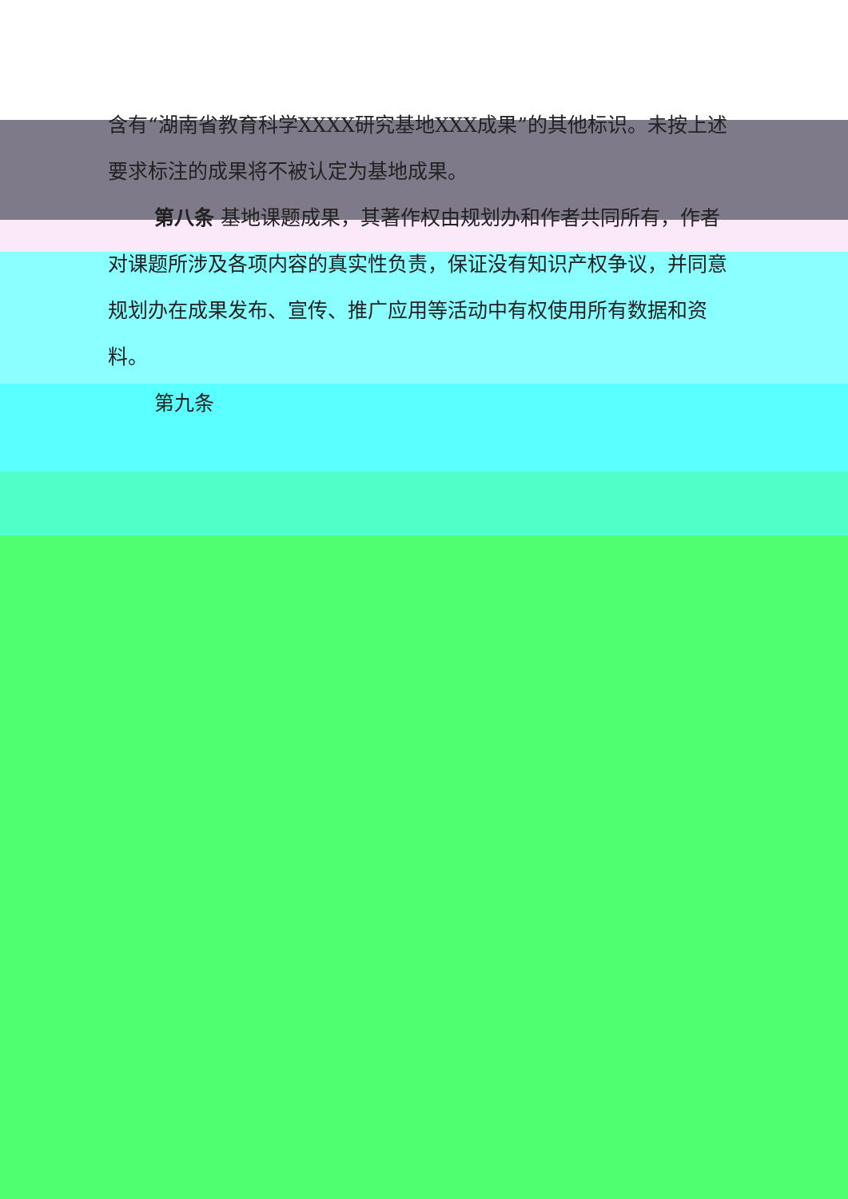含有“湖南省教育科学XXXX研究基地XXX成果”的其他标识。未按上述要求标注的成果将不被认定为基地成果。
第八条 基地课题成果，其著作权由规划办和作者共同所有，作者对课题所涉及各项内容的真实性负责，保证没有知识产权争议，并同意规划办在成果发布、宣传、推广应用等活动中有权使用所有数据和资料。
第九条